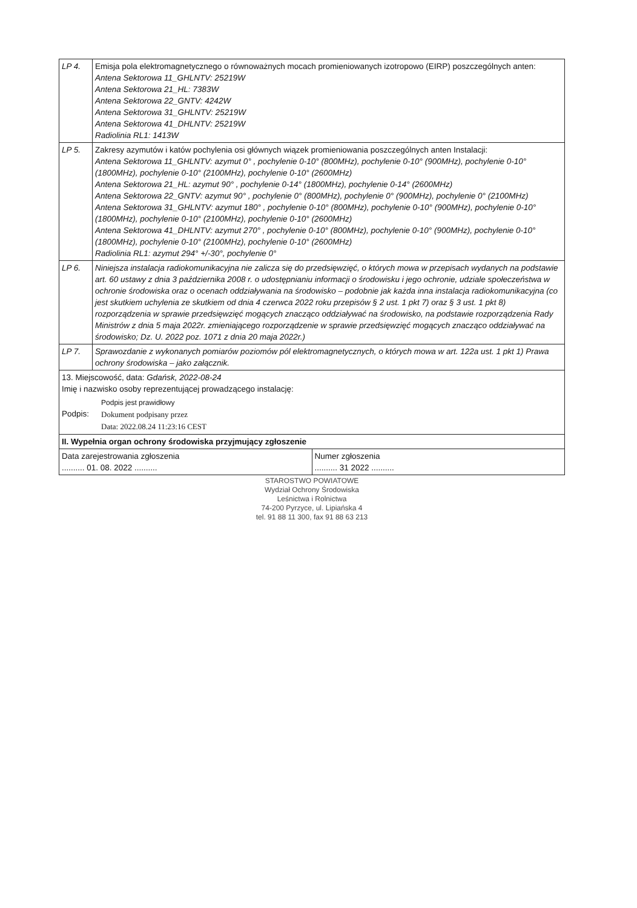| LP 4. | Emisja pola elektromagnetycznego o równoważnych mocach promieniowanych izotropowo (EIRP) poszczególnych anten: Antena Sektorowa 11_GHLNTV: 25219W Antena Sektorowa 21_HL: 7383W Antena Sektorowa 22_GNTV: 4242W Antena Sektorowa 31_GHLNTV: 25219W Antena Sektorowa 41_DHLNTV: 25219W Radiolinia RL1: 1413W |
| LP 5. | Zakresy azymutów i katów pochylenia osi głównych wiązek promieniowania poszczególnych anten Instalacji: Antena Sektorowa 11_GHLNTV: azymut 0° , pochylenie 0-10° (800MHz), pochylenie 0-10° (900MHz), pochylenie 0-10° (1800MHz), pochylenie 0-10° (2100MHz), pochylenie 0-10° (2600MHz) Antena Sektorowa 21_HL: azymut 90° , pochylenie 0-14° (1800MHz), pochylenie 0-14° (2600MHz) Antena Sektorowa 22_GNTV: azymut 90° , pochylenie 0° (800MHz), pochylenie 0° (900MHz), pochylenie 0° (2100MHz) Antena Sektorowa 31_GHLNTV: azymut 180° , pochylenie 0-10° (800MHz), pochylenie 0-10° (900MHz), pochylenie 0-10° (1800MHz), pochylenie 0-10° (2100MHz), pochylenie 0-10° (2600MHz) Antena Sektorowa 41_DHLNTV: azymut 270° , pochylenie 0-10° (800MHz), pochylenie 0-10° (900MHz), pochylenie 0-10° (1800MHz), pochylenie 0-10° (2100MHz), pochylenie 0-10° (2600MHz) Radiolinia RL1: azymut 294° +/-30°, pochylenie 0° |
| LP 6. | Niniejsza instalacja radiokomunikacyjna nie zalicza się do przedsięwzięć, o których mowa w przepisach wydanych na podstawie art. 60 ustawy z dnia 3 października 2008 r. o udostępnianiu informacji o środowisku i jego ochronie, udziale społeczeństwa w ochronie środowiska oraz o ocenach oddziaływania na środowisko – podobnie jak każda inna instalacja radiokomunikacyjna (co jest skutkiem uchylenia ze skutkiem od dnia 4 czerwca 2022 roku przepisów § 2 ust. 1 pkt 7) oraz § 3 ust. 1 pkt 8) rozporządzenia w sprawie przedsięwzięć mogących znacząco oddziaływać na środowisko, na podstawie rozporządzenia Rady Ministrów z dnia 5 maja 2022r. zmieniającego rozporządzenie w sprawie przedsięwzięć mogących znacząco oddziaływać na środowisko; Dz. U. 2022 poz. 1071 z dnia 20 maja 2022r.) |
| LP 7. | Sprawozdanie z wykonanych pomiarów poziomów pól elektromagnetycznych, o których mowa w art. 122a ust. 1 pkt 1) Prawa ochrony środowiska – jako załącznik. |
| 13. Miejscowość, data: Gdańsk, 2022-08-24 Imię i nazwisko osoby reprezentującej prowadzącego instalację: Podpis: Podpis jest prawidłowy Dokument podpisany przez Data: 2022.08.24 11:23:16 CEST | |
| II. Wypełnia organ ochrony środowiska przyjmujący zgłoszenie | |
| / Data zarejestrowania zgłoszenia .......... 01. 08. 2022 .......... / Numer zgłoszenia .......... 31 2022 .......... / | |
STAROSTWO POWIATOWE
Wydział Ochrony Środowiska
Leśnictwa i Rolnictwa
74-200 Pyrzyce, ul. Lipiańska 4
tel. 91 88 11 300, fax 91 88 63 213